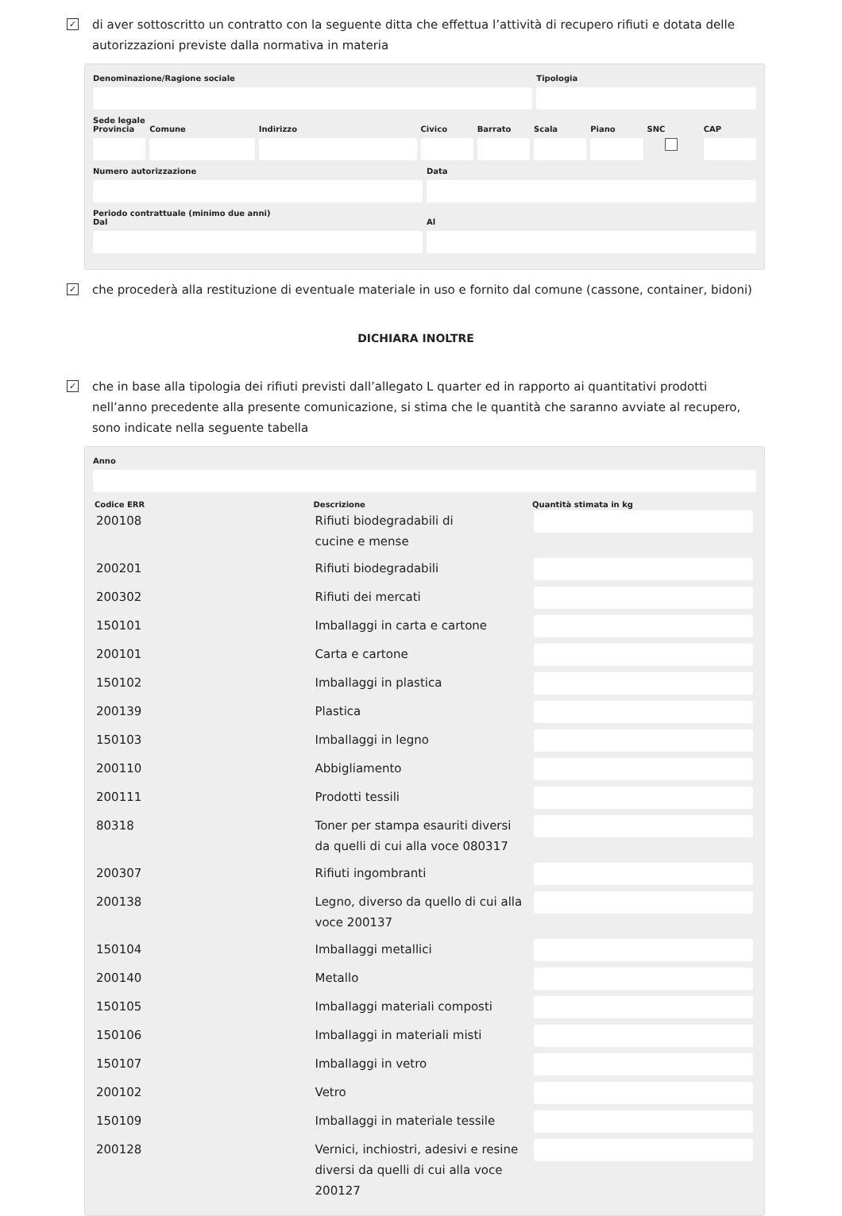✓
di aver sottoscritto un contratto con la seguente ditta che effettua l’attività di recupero rifiuti e dotata delle autorizzazioni previste dalla normativa in materia
Denominazione/Ragione sociale Tipologia
Sede legale
Provincia Comune Indirizzo Civico Barrato Scala Piano SNC CAP
Numero autorizzazione Data
Periodo contrattuale (minimo due anni)
Dal Al
✓
che procederà alla restituzione di eventuale materiale in uso e fornito dal comune (cassone, container, bidoni)
DICHIARA INOLTRE
✓
che in base alla tipologia dei rifiuti previsti dall’allegato L quarter ed in rapporto ai quantitativi prodotti nell’anno precedente alla presente comunicazione, si stima che le quantità che saranno avviate al recupero, sono indicate nella seguente tabella
Anno
| Codice ERR | Descrizione | Quantità stimata in kg |
| --- | --- | --- |
| 200108 | Rifiuti biodegradabili di cucine e mense | |
| 200201 | Rifiuti biodegradabili | |
| 200302 | Rifiuti dei mercati | |
| 150101 | Imballaggi in carta e cartone | |
| 200101 | Carta e cartone | |
| 150102 | Imballaggi in plastica | |
| 200139 | Plastica | |
| 150103 | Imballaggi in legno | |
| 200110 | Abbigliamento | |
| 200111 | Prodotti tessili | |
| 80318 | Toner per stampa esauriti diversi da quelli di cui alla voce 080317 | |
| 200307 | Rifiuti ingombranti | |
| 200138 | Legno, diverso da quello di cui alla voce 200137 | |
| 150104 | Imballaggi metallici | |
| 200140 | Metallo | |
| 150105 | Imballaggi materiali composti | |
| 150106 | Imballaggi in materiali misti | |
| 150107 | Imballaggi in vetro | |
| 200102 | Vetro | |
| 150109 | Imballaggi in materiale tessile | |
| 200128 | Vernici, inchiostri, adesivi e resine diversi da quelli di cui alla voce 200127 | |